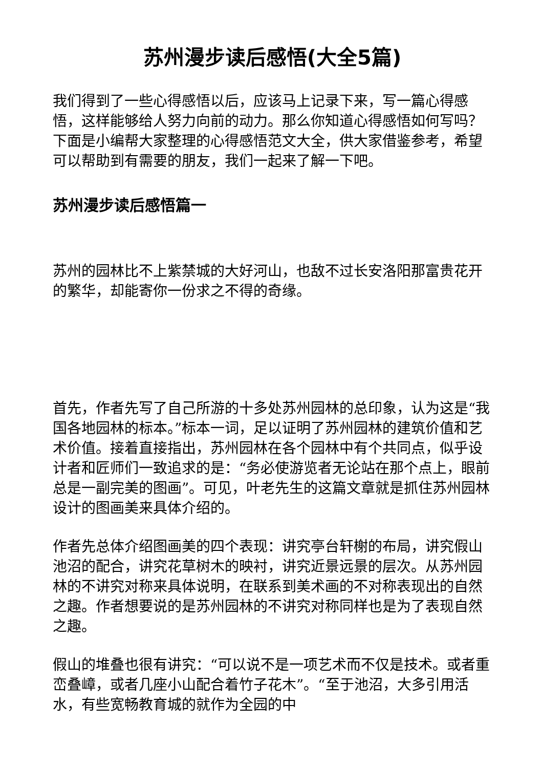苏州漫步读后感悟(大全5篇)
我们得到了一些心得感悟以后，应该马上记录下来，写一篇心得感悟，这样能够给人努力向前的动力。那么你知道心得感悟如何写吗？下面是小编帮大家整理的心得感悟范文大全，供大家借鉴参考，希望可以帮助到有需要的朋友，我们一起来了解一下吧。
苏州漫步读后感悟篇一
苏州的园林比不上紫禁城的大好河山，也敌不过长安洛阳那富贵花开的繁华，却能寄你一份求之不得的奇缘。
首先，作者先写了自己所游的十多处苏州园林的总印象，认为这是“我国各地园林的标本。”标本一词，足以证明了苏州园林的建筑价值和艺术价值。接着直接指出，苏州园林在各个园林中有个共同点，似乎设计者和匠师们一致追求的是：“务必使游览者无论站在那个点上，眼前总是一副完美的图画”。可见，叶老先生的这篇文章就是抓住苏州园林设计的图画美来具体介绍的。
作者先总体介绍图画美的四个表现：讲究亭台轩榭的布局，讲究假山池沼的配合，讲究花草树木的映衬，讲究近景远景的层次。从苏州园林的不讲究对称来具体说明，在联系到美术画的不对称表现出的自然之趣。作者想要说的是苏州园林的不讲究对称同样也是为了表现自然之趣。
假山的堆叠也很有讲究：“可以说不是一项艺术而不仅是技术。或者重峦叠嶂，或者几座小山配合着竹子花木”。“至于池沼，大多引用活水，有些宽畅教育城的就作为全园的中